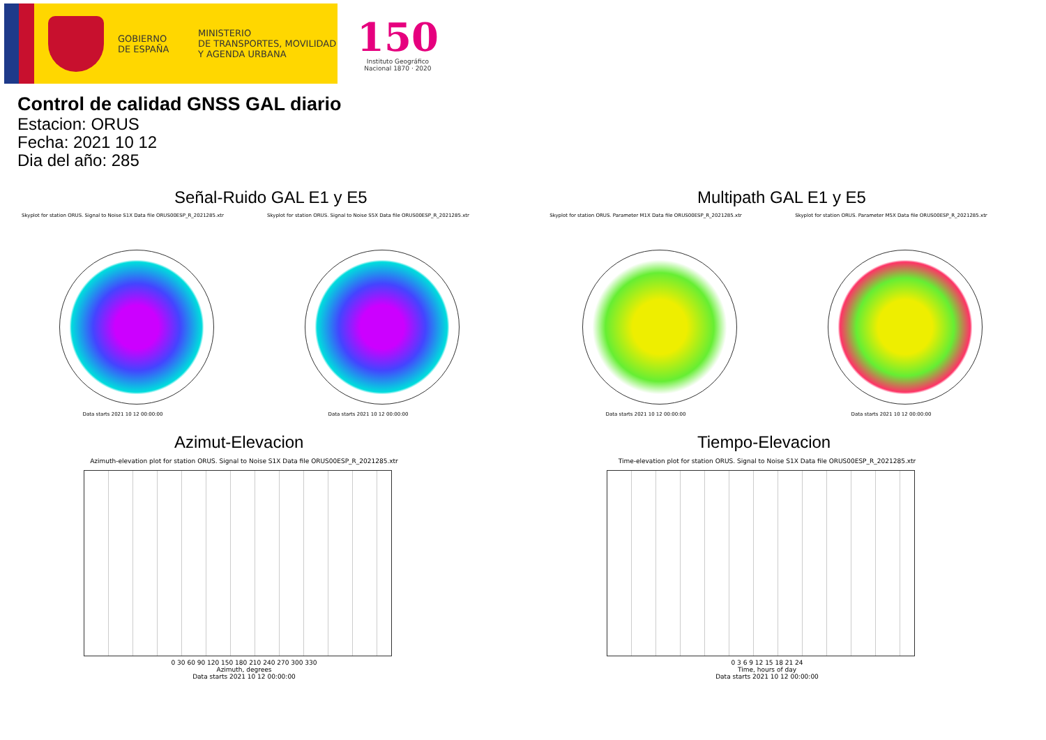GOBIERNO
DE ESPAÑA
MINISTERIO
DE TRANSPORTES, MOVILIDAD
Y AGENDA URBANA
150
Instituto Geográfico
Nacional 1870 · 2020
Control de calidad GNSS GAL diario
Estacion: ORUS
Fecha: 2021 10 12
Dia del año: 285
Señal-Ruido GAL E1 y E5
Skyplot for station ORUS. Signal to Noise S1X Data file ORUS00ESP_R_2021285.xtr
Data starts 2021 10 12 00:00:00
Skyplot for station ORUS. Signal to Noise S5X Data file ORUS00ESP_R_2021285.xtr
Data starts 2021 10 12 00:00:00
Multipath GAL E1 y E5
Skyplot for station ORUS. Parameter M1X Data file ORUS00ESP_R_2021285.xtr
Data starts 2021 10 12 00:00:00
Skyplot for station ORUS. Parameter M5X Data file ORUS00ESP_R_2021285.xtr
Data starts 2021 10 12 00:00:00
Azimut-Elevacion
Azimuth-elevation plot for station ORUS. Signal to Noise S1X Data file ORUS00ESP_R_2021285.xtr
0 30 60 90 120 150 180 210 240 270 300 330
Azimuth, degrees
Data starts 2021 10 12 00:00:00
Tiempo-Elevacion
Time-elevation plot for station ORUS. Signal to Noise S1X Data file ORUS00ESP_R_2021285.xtr
0 3 6 9 12 15 18 21 24
Time, hours of day
Data starts 2021 10 12 00:00:00